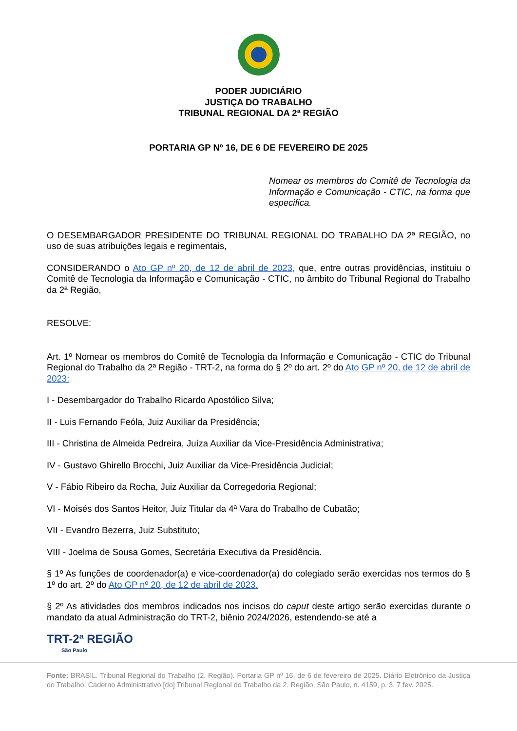PODER JUDICIÁRIO
JUSTIÇA DO TRABALHO
TRIBUNAL REGIONAL DA 2ª REGIÃO
PORTARIA GP Nº 16, DE 6 DE FEVEREIRO DE 2025
Nomear os membros do Comitê de Tecnologia da Informação e Comunicação - CTIC, na forma que especifica.
O DESEMBARGADOR PRESIDENTE DO TRIBUNAL REGIONAL DO TRABALHO DA 2ª REGIÃO, no uso de suas atribuições legais e regimentais,
CONSIDERANDO o Ato GP nº 20, de 12 de abril de 2023, que, entre outras providências, instituiu o Comitê de Tecnologia da Informação e Comunicação - CTIC, no âmbito do Tribunal Regional do Trabalho da 2ª Região,
RESOLVE:
Art. 1º Nomear os membros do Comitê de Tecnologia da Informação e Comunicação - CTIC do Tribunal Regional do Trabalho da 2ª Região - TRT-2, na forma do § 2º do art. 2º do Ato GP nº 20, de 12 de abril de 2023:
I - Desembargador do Trabalho Ricardo Apostólico Silva;
II - Luis Fernando Feóla, Juiz Auxiliar da Presidência;
III - Christina de Almeida Pedreira, Juíza Auxiliar da Vice-Presidência Administrativa;
IV - Gustavo Ghirello Brocchi, Juiz Auxiliar da Vice-Presidência Judicial;
V - Fábio Ribeiro da Rocha, Juiz Auxiliar da Corregedoria Regional;
VI - Moisés dos Santos Heitor, Juiz Titular da 4ª Vara do Trabalho de Cubatão;
VII - Evandro Bezerra, Juiz Substituto;
VIII - Joelma de Sousa Gomes, Secretária Executiva da Presidência.
§ 1º As funções de coordenador(a) e vice-coordenador(a) do colegiado serão exercidas nos termos do § 1º do art. 2º do Ato GP nº 20, de 12 de abril de 2023.
§ 2º As atividades dos membros indicados nos incisos do caput deste artigo serão exercidas durante o mandato da atual Administração do TRT-2, biênio 2024/2026, estendendo-se até a
TRT-2ª REGIÃO
São Paulo
Fonte: BRASIL. Tribunal Regional do Trabalho (2. Região). Portaria GP nº 16, de 6 de fevereiro de 2025. Diário Eletrônico da Justiça do Trabalho: Caderno Administrativo [do] Tribunal Regional do Trabalho da 2. Região, São Paulo, n. 4159, p. 3, 7 fev. 2025.